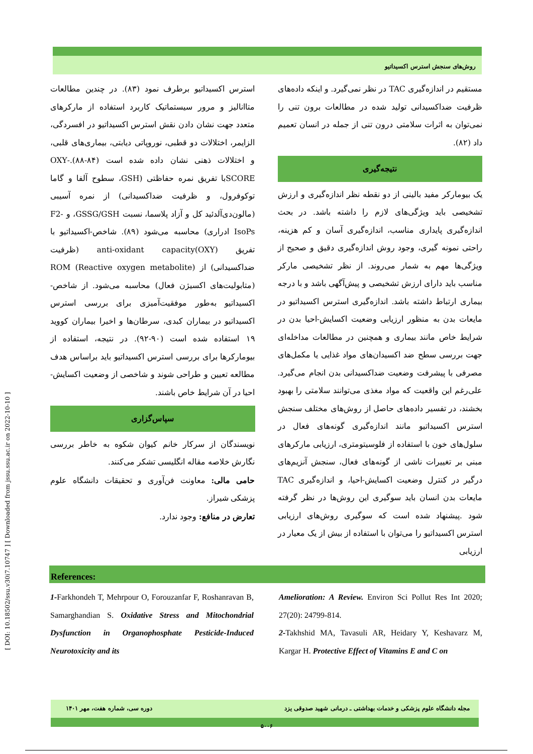[ DOI: 10.18502/ssu.v30i7.10747 ] [ Downloaded from jssu.ssu.ac.ir on 2022-10-10 ]
روش‌های سنجش استرس اکسیداتیو
مستقیم در اندازه‌گیری TAC در نظر نمی‌گیرد. و اینکه داده‌های ظرفیت ضداکسیدانی تولید شده در مطالعات برون تنی را نمی‌توان به اثرات سلامتی درون تنی از جمله در انسان تعمیم داد (۸۲).
نتیجه‌گیری
یک بیومارکر مفید بالینی از دو نقطه نظر اندازه‌گیری و ارزش تشخیصی باید ویژگی‌های لازم را داشته باشد. در بحث اندازه‌گیری پایداری مناسب، اندازه‌گیری آسان و کم هزینه، راحتی نمونه گیری، وجود روش اندازه‌گیری دقیق و صحیح از ویژگی‌ها مهم به شمار می‌روند. از نظر تشخیصی مارکر مناسب باید دارای ارزش تشخیصی و پیش‌آگهی باشد و با درجه بیماری ارتباط داشته باشد. اندازه‌گیری استرس اکسیداتیو در مایعات بدن به منظور ارزیابی وضعیت اکسایش-احیا بدن در شرایط خاص مانند بیماری و همچنین در مطالعات مداخله‌ای جهت بررسی سطح ضد اکسیدان‌های مواد غذایی یا مکمل‌های مصرفی با پیشرفت وضعیت ضداکسیدانی بدن انجام می‌گیرد. علی‌رغم این واقعیت که مواد مغذی می‌توانند سلامتی را بهبود بخشند، در تفسیر داده‌های حاصل از روش‌های مختلف سنجش استرس اکسیداتیو مانند اندازه‌گیری گونه‌های فعال در سلول‌های خون با استفاده از فلوسیتومتری، ارزیابی مارکرهای مبنی بر تغییرات ناشی از گونه‌های فعال، سنجش آنزیم‌های درگیر در کنترل وضعیت اکسایش-احیا، و اندازه‌گیری TAC مایعات بدن انسان باید سوگیری این روش‌ها در نظر گرفته شود .پیشنهاد شده است که سوگیری روش‌های ارزیابی استرس اکسیداتیو را می‌توان با استفاده از بیش از یک معیار در ارزیابی
استرس اکسیداتیو برطرف نمود (۸۳). در چندین مطالعات متاانالیز و مرور سیستماتیک کاربرد استفاده از مارکرهای متعدد جهت نشان دادن نقش استرس اکسیداتیو در افسردگی، الزایمر، اختلالات دو قطبی، نوروپاتی دیابتی، بیماری‌های قلبی، و اختلالات ذهنی نشان داده شده است (۸۴-۸۸).-OXY SCOREبا تفریق نمره حفاظتی (GSH، سطوح آلفا و گاما توکوفرول، و ظرفیت ضداکسیدانی) از نمره آسیبی (مالون‌دی‌آلدئید کل و آزاد پلاسما، نسبت GSSG/GSH، و F2-IsoPs ادراری) محاسبه می‌شود (۸۹). شاخص-اکسیداتیو با تفریق anti-oxidant capacity(OXY) (ظرفیت ضداکسیدانی) از ROM (Reactive oxygen metabolite) (متابولیت‌های اکسیژن فعال) محاسبه می‌شود. از شاخص-اکسیداتیو به‌طور موفقیت‌آمیزی برای بررسی استرس اکسیداتیو در بیماران کبدی، سرطان‌ها و اخیرا بیماران کووید ۱۹ استفاده شده است (۹۰-۹۲). در نتیجه، استفاده از بیومارکرها برای بررسی استرس اکسیداتیو باید براساس هدف مطالعه تعیین و طراحی شوند و شاخصی از وضعیت اکسایش-احیا در آن شرایط خاص باشند.
سپاس‌گزاری
نویسندگان از سرکار خانم کیوان شکوه به خاطر بررسی نگارش خلاصه مقاله انگلیسی تشکر می‌کنند.
حامی مالی: معاونت فن‌آوری و تحقیقات دانشگاه علوم پزشکی شیراز.
تعارض در منافع: وجود ندارد.
References:
1-Farkhondeh T, Mehrpour O, Forouzanfar F, Roshanravan B, Samarghandian S. Oxidative Stress and Mitochondrial Dysfunction in Organophosphate Pesticide-Induced Neurotoxicity and its
Amelioration: A Review. Environ Sci Pollut Res Int 2020; 27(20): 24799-814.
2-Takhshid MA, Tavasuli AR, Heidary Y, Keshavarz M, Kargar H. Protective Effect of Vitamins E and C on
مجله دانشگاه علوم پزشکی و خدمات بهداشتی ـ درمانی شهید صدوقی یزد دوره سی، شماره هفت، مهر ۱۴۰۱
۵۰۰۶